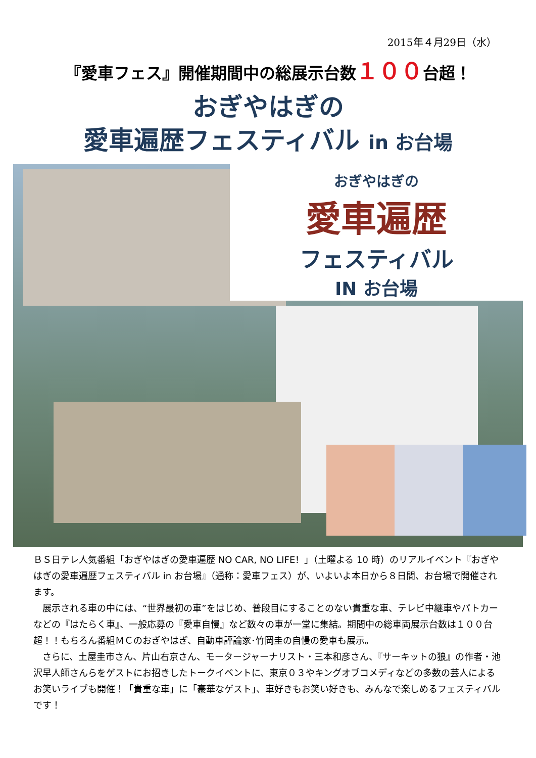2015年４月29日（水）
『愛車フェス』開催期間中の総展示台数１００台超！
おぎやはぎの
愛車遍歴フェスティバル in お台場
おぎやはぎの
愛車遍歴
フェスティバル
IN お台場
ＢＳ日テレ人気番組「おぎやはぎの愛車遍歴 NO CAR, NO LIFE！」（土曜よる 10 時）のリアルイベント『おぎやはぎの愛車遍歴フェスティバル in お台場』（通称：愛車フェス）が、いよいよ本日から８日間、お台場で開催されます。
　展示される車の中には、“世界最初の車”をはじめ、普段目にすることのない貴重な車、テレビ中継車やパトカーなどの『はたらく車』、一般応募の『愛車自慢』など数々の車が一堂に集結。期間中の総車両展示台数は１００台超！！もちろん番組ＭＣのおぎやはぎ、自動車評論家･竹岡圭の自慢の愛車も展示。
　さらに、土屋圭市さん、片山右京さん、モータージャーナリスト・三本和彦さん、『サーキットの狼』の作者・池沢早人師さんらをゲストにお招きしたトークイベントに、東京０３やキングオブコメディなどの多数の芸人によるお笑いライブも開催！「貴重な車」に「豪華なゲスト」、車好きもお笑い好きも、みんなで楽しめるフェスティバルです！